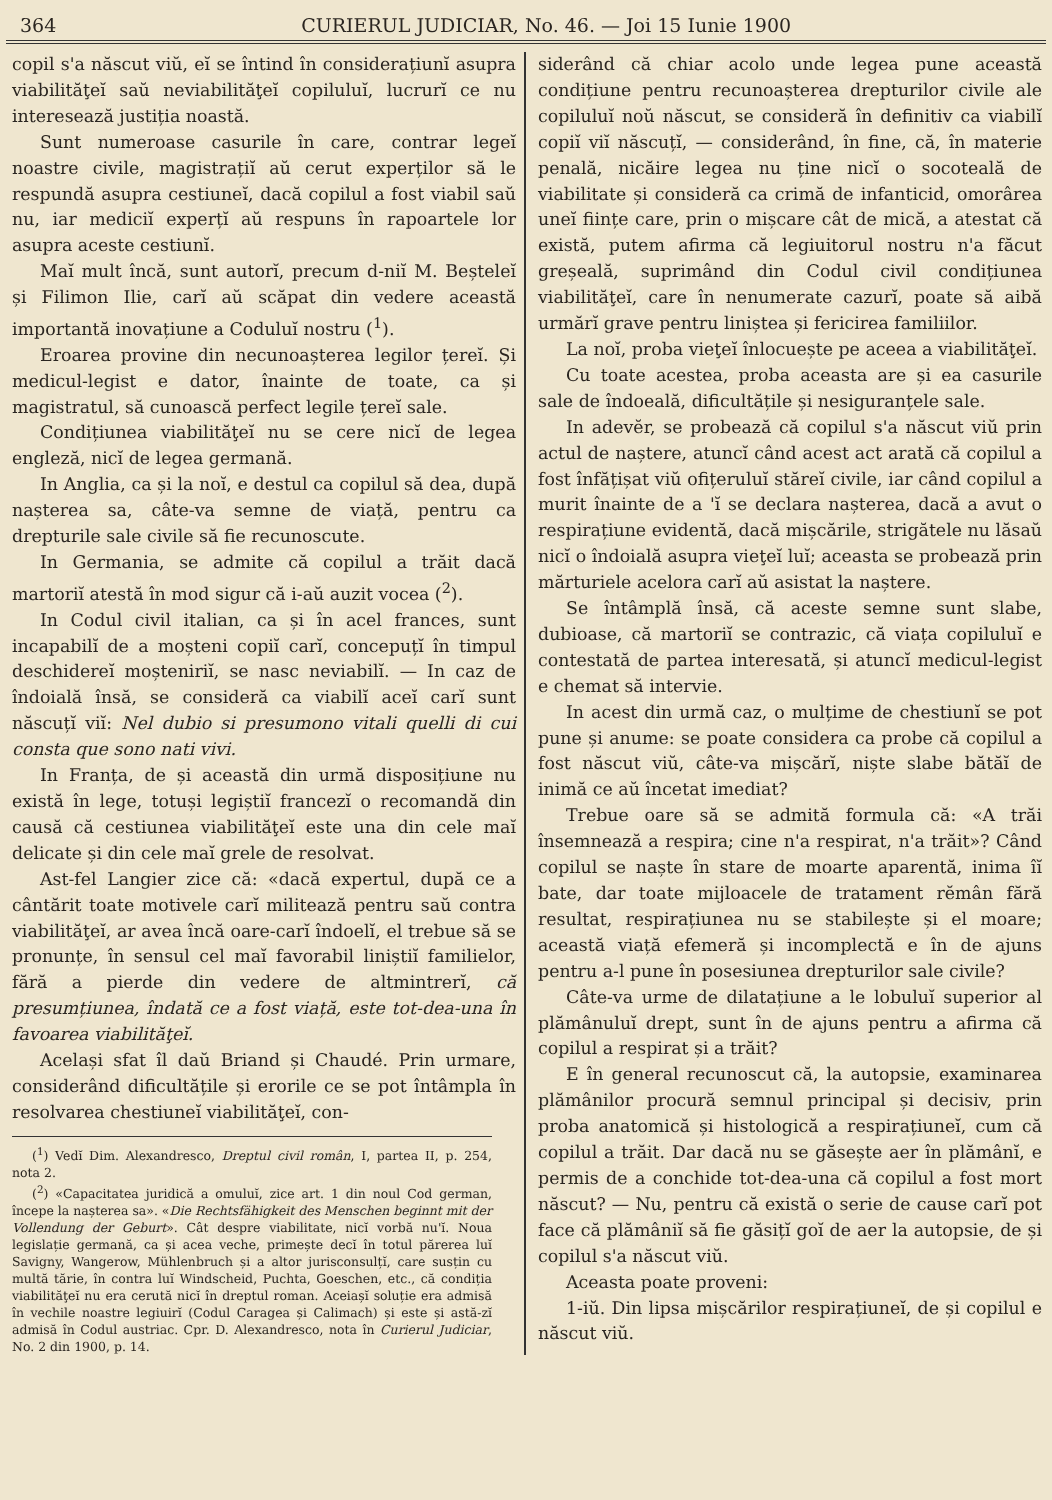364 CURIERUL JUDICIAR, No. 46. — Joi 15 Iunie 1900
copil s'a născut viŭ, eĭ se întind în considera­țiunĭ asupra viabilităţeĭ saŭ neviabilităţeĭ copiluluĭ, lucrurĭ ce nu interesează justiția noastă.
Sunt numeroase casurile în care, contrar legeĭ noastre civile, magistrațiĭ aŭ cerut experților să le respundă asupra cestiuneĭ, dacă copilul a fost viabil saŭ nu, iar mediciĭ experțĭ aŭ respuns în rapoartele lor asupra aceste cestiunĭ.
Maĭ mult încă, sunt autorĭ, precum d-niĭ M. Beșteleĭ și Filimon Ilie, carĭ aŭ scăpat din vedere această importantă inovațiune a Coduluĭ nostru (<sup>1</sup>).
Eroarea provine din necunoașterea legilor țereĭ. Și medicul-legist e dator, înainte de toate, ca și magistratul, să cunoască perfect legile țereĭ sale.
Condițiunea viabilităţeĭ nu se cere nicĭ de legea engleză, nicĭ de legea germană.
In Anglia, ca și la noĭ, e destul ca copilul să dea, după nașterea sa, câte-va semne de viață, pentru ca drepturile sale civile să fie recunoscute.
In Germania, se admite că copilul a trăit dacă martoriĭ atestă în mod sigur că i-aŭ auzit vocea (<sup>2</sup>).
In Codul civil italian, ca și în acel frances, sunt incapabilĭ de a moșteni copiĭ carĭ, concepuțĭ în timpul deschidereĭ moșteniriĭ, se nasc neviabilĭ. — In caz de îndoială însă, se consideră ca viabilĭ aceĭ carĭ sunt născuțĭ viĭ: Nel dubio si presumono vitali quelli di cui consta que sono nati vivi.
In Franța, de și această din urmă disposițiune nu există în lege, totuși legiștiĭ francezĭ o recomandă din causă că cestiunea viabilităţeĭ este una din cele maĭ delicate și din cele maĭ grele de resolvat.
Ast-fel Langier zice că: «dacă expertul, după ce a cântărit toate motivele carĭ militează pentru saŭ contra viabilităţeĭ, ar avea încă oare-carĭ îndoelĭ, el trebue să se pronunțe, în sensul cel maĭ favorabil liniștiĭ familielor, fără a pierde din vedere de altmintrerĭ, că presumțiunea, îndată ce a fost viață, este tot-dea-una în favoarea viabilităţeĭ.
Același sfat îl daŭ Briand și Chaudé. Prin urmare, considerând dificultățile și erorile ce se pot întâmpla în resolvarea chestiuneĭ viabilităţeĭ, con-
(<sup>1</sup>) Vedĭ Dim. Alexandresco, Dreptul civil român, I, partea II, p. 254, nota 2.
(<sup>2</sup>) «Capacitatea juridică a omuluĭ, zice art. 1 din noul Cod german, începe la nașterea sa». «Die Rechtsfähigkeit des Menschen beginnt mit der Vollendung der Geburt». Cât despre viabilitate, nicĭ vorbă nu'ĭ. Noua legislație germană, ca și acea veche, primește decĭ în totul părerea luĭ Savigny, Wangerow, Mühlenbruch și a altor jurisconsulțĭ, care susțin cu multă tărie, în contra luĭ Windscheid, Puchta, Goeschen, etc., că condiția viabilităţeĭ nu era cerută nicĭ în dreptul roman. Aceiașĭ soluție era admisă în vechile noastre legiuirĭ (Codul Caragea și Calimach) și este și astă-zĭ admisă în Codul austriac. Cpr. D. Alexandresco, nota în Curierul Judiciar, No. 2 din 1900, p. 14.
siderând că chiar acolo unde legea pune această condițiune pentru recunoașterea drepturilor civile ale copiluluĭ noŭ născut, se consideră în definitiv ca viabilĭ copiĭ viĭ născuțĭ, — considerând, în fine, că, în materie penală, nicăire legea nu ține nicĭ o socoteală de viabilitate și consideră ca crimă de infanticid, omorârea uneĭ ființe care, prin o mișcare cât de mică, a atestat că există, putem afirma că legiuitorul nostru n'a făcut greșeală, suprimând din Codul civil condițiunea viabilităţeĭ, care în nenumerate cazurĭ, poate să aibă urmărĭ grave pentru liniștea și fericirea familiilor.
La noĭ, proba vieţeĭ înlocuește pe aceea a viabilităţeĭ.
Cu toate acestea, proba aceasta are și ea casurile sale de îndoeală, dificultățile și nesiguranțele sale.
In adevĕr, se probează că copilul s'a născut viŭ prin actul de naștere, atuncĭ când acest act arată că copilul a fost înfățișat viŭ ofițeruluĭ stăreĭ civile, iar când copilul a murit înainte de a 'ĭ se declara nașterea, dacă a avut o respirațiune evidentă, dacă mișcările, strigătele nu lăsaŭ nicĭ o îndoială asupra vieţeĭ luĭ; aceasta se probează prin mărturiele acelora carĭ aŭ asistat la naștere.
Se întâmplă însă, că aceste semne sunt slabe, dubioase, că martoriĭ se contrazic, că viața copiluluĭ e contestată de partea interesată, și atuncĭ medicul-legist e chemat să intervie.
In acest din urmă caz, o mulțime de chestiunĭ se pot pune și anume: se poate considera ca probe că copilul a fost născut viŭ, câte-va mișcărĭ, niște slabe bătăĭ de inimă ce aŭ încetat imediat?
Trebue oare să se admită formula că: «A trăi însemnează a respira; cine n'a respirat, n'a trăit»? Când copilul se naște în stare de moarte aparentă, inima îĭ bate, dar toate mijloacele de tratament rĕmân fără resultat, respirațiunea nu se stabilește și el moare; această viață efemeră și incomplectă e în de ajuns pentru a-l pune în posesiunea drepturilor sale civile?
Câte-va urme de dilatațiune a le lobuluĭ superior al plămânuluĭ drept, sunt în de ajuns pentru a afirma că copilul a respirat și a trăit?
E în general recunoscut că, la autopsie, examinarea plămânilor procură semnul principal și decisiv, prin proba anatomică și histologică a respirațiuneĭ, cum că copilul a trăit. Dar dacă nu se găsește aer în plămânĭ, e permis de a conchide tot-dea-una că copilul a fost mort născut? — Nu, pentru că există o serie de cause carĭ pot face că plămâniĭ să fie găsițĭ goĭ de aer la autopsie, de și copilul s'a născut viŭ.
Aceasta poate proveni:
1-iŭ. Din lipsa mișcărilor respirațiuneĭ, de și copilul e născut viŭ.